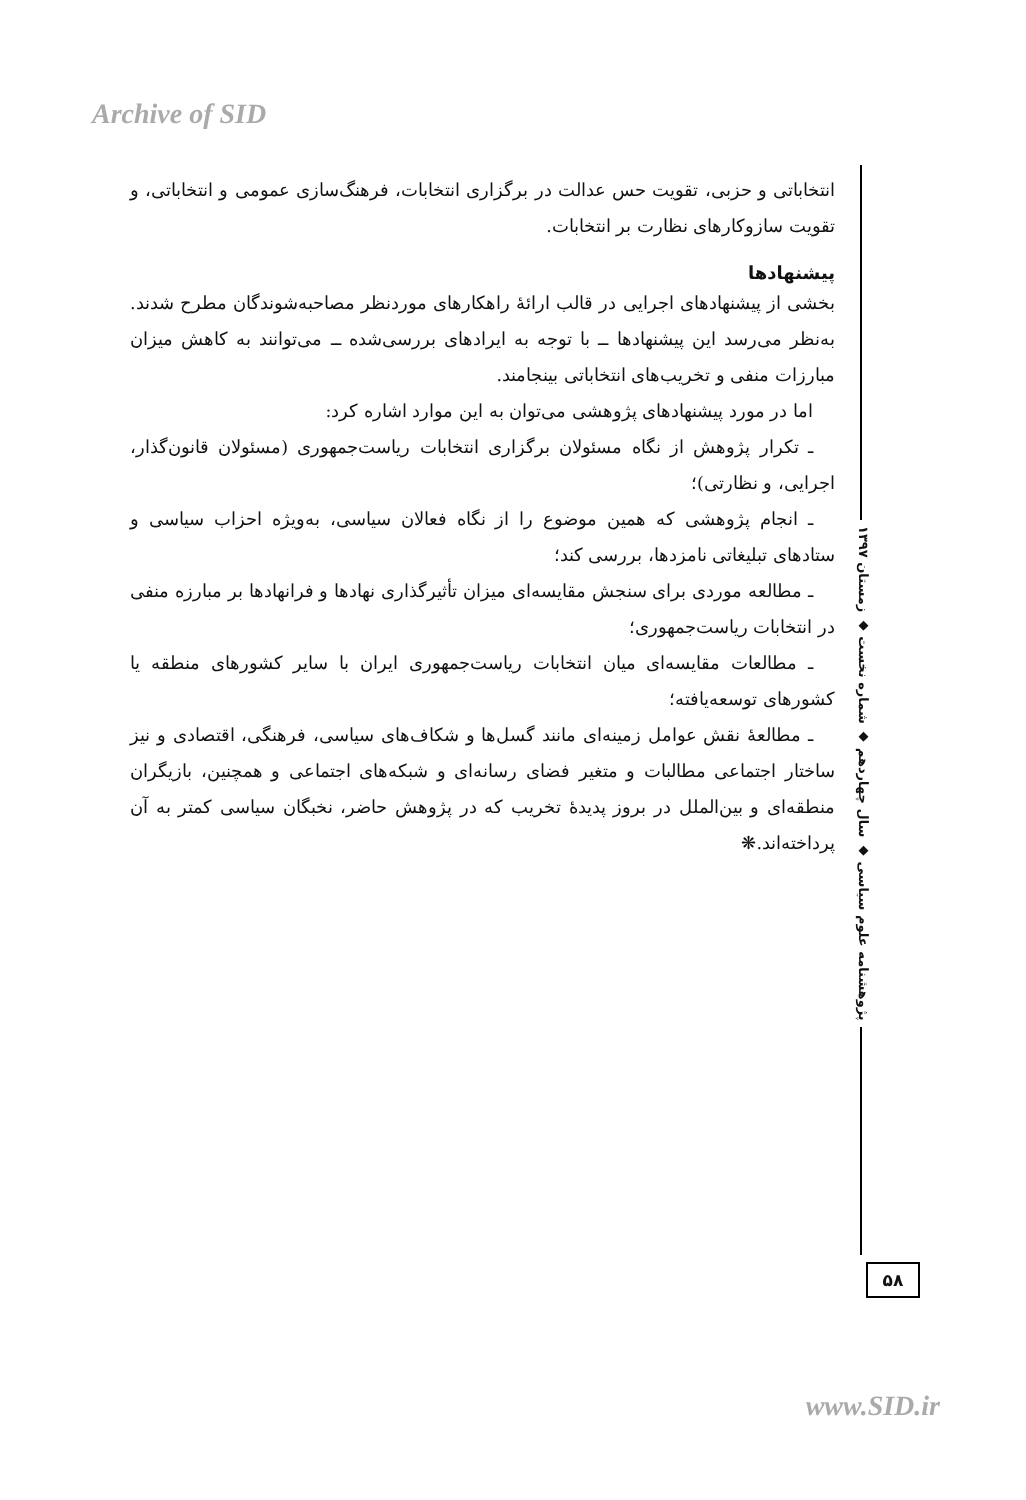Archive of SID
انتخاباتی و حزبی، تقویت حس عدالت در برگزاری انتخابات، فرهنگ‌سازی عمومی و انتخاباتی، و تقویت سازوکارهای نظارت بر انتخابات.
پیشنهادها
بخشی از پیشنهادهای اجرایی در قالب ارائهٔ راهکارهای موردنظر مصاحبه‌شوندگان مطرح شدند. به‌نظر می‌رسد این پیشنهادها ــ با توجه به ایرادهای بررسی‌شده ــ می‌توانند به کاهش میزان مبارزات منفی و تخریب‌های انتخاباتی بینجامند.
اما در مورد پیشنهادهای پژوهشی می‌توان به این موارد اشاره کرد:
ـ تکرار پژوهش از نگاه مسئولان برگزاری انتخابات ریاست‌جمهوری (مسئولان قانون‌گذار، اجرایی، و نظارتی)؛
ـ انجام پژوهشی که همین موضوع را از نگاه فعالان سیاسی، به‌ویژه احزاب سیاسی و ستادهای تبلیغاتی نامزدها، بررسی کند؛
ـ مطالعه موردی برای سنجش مقایسه‌ای میزان تأثیرگذاری نهادها و فرانهادها بر مبارزه منفی در انتخابات ریاست‌جمهوری؛
ـ مطالعات مقایسه‌ای میان انتخابات ریاست‌جمهوری ایران با سایر کشورهای منطقه یا کشورهای توسعه‌یافته؛
ـ مطالعهٔ نقش عوامل زمینه‌ای مانند گسل‌ها و شکاف‌های سیاسی، فرهنگی، اقتصادی و نیز ساختار اجتماعی مطالبات و متغیر فضای رسانه‌ای و شبکه‌های اجتماعی و همچنین، بازیگران منطقه‌ای و بین‌الملل در بروز پدیدهٔ تخریب که در پژوهش حاضر، نخبگان سیاسی کمتر به آن پرداخته‌اند.❋
پژوهشنامه علوم سیاسی ◆ سال چهاردهم ◆ شماره نخست ◆ زمستان ۱۳۹۷
۵۸
www.SID.ir